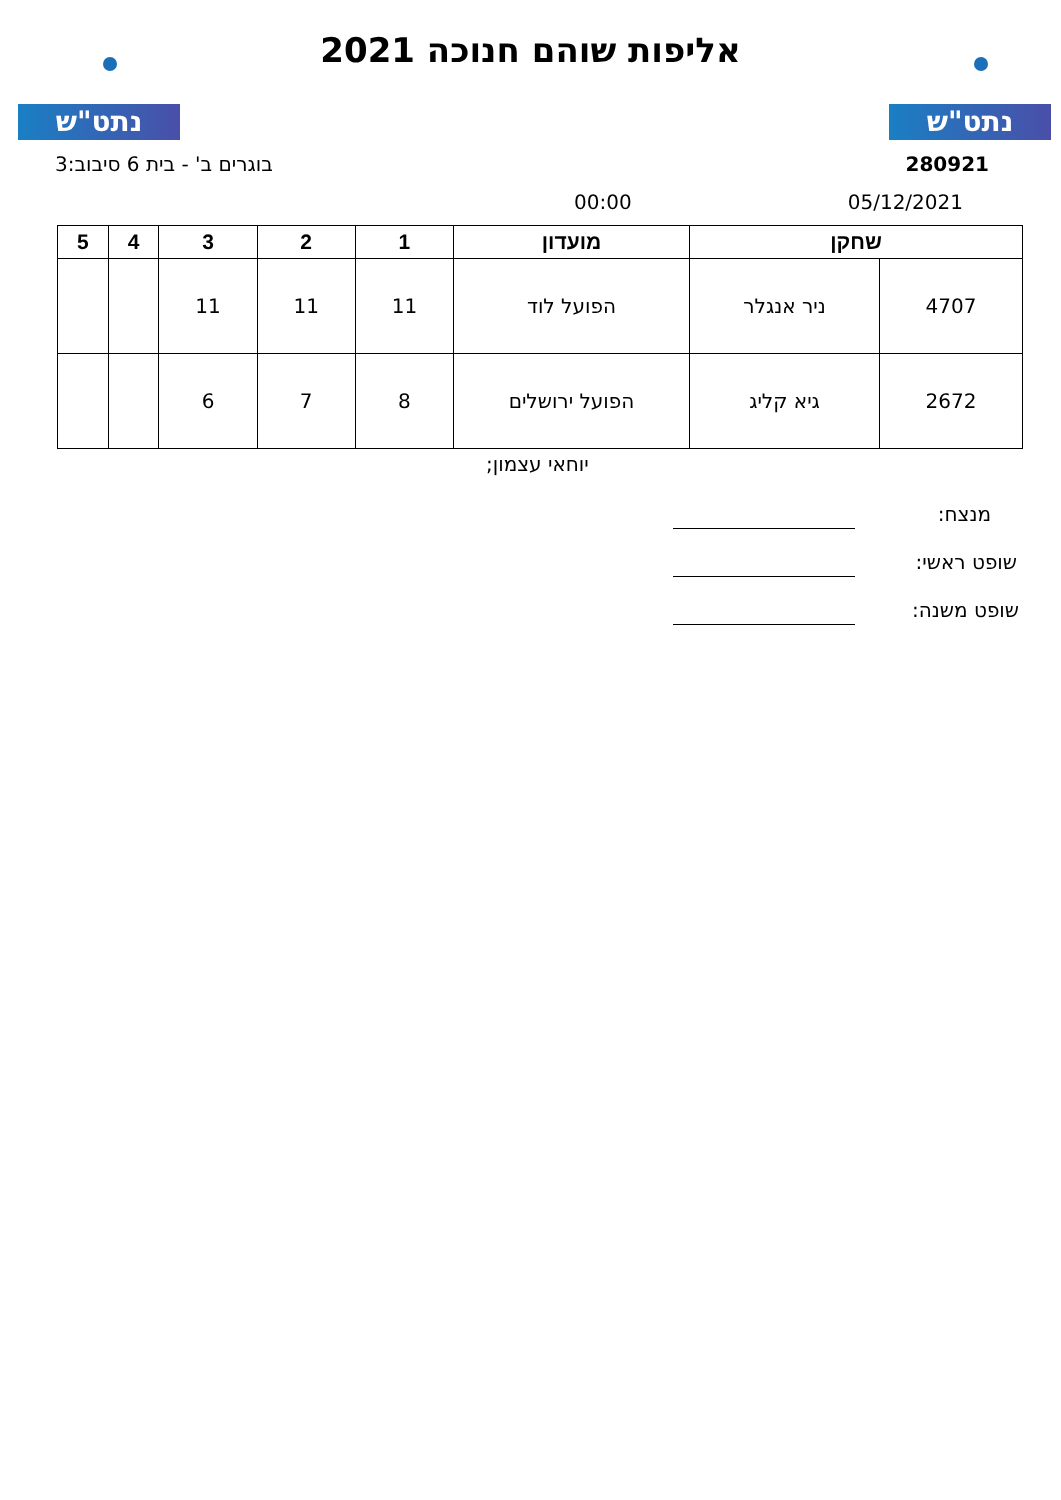נתט"ש נתט"ש
אליפות שוהם חנוכה 2021
280921 בוגרים ב' - בית 6 סיבוב:3
05/12/2021 00:00
| שחקן | | מועדון | 1 | 2 | 3 | 4 | 5 |
| --- | --- | --- | --- | --- | --- | --- | --- |
| 4707 | ניר אנגלר | הפועל לוד | 11 | 11 | 11 | | |
| 2672 | גיא קליג | הפועל ירושלים | 8 | 7 | 6 | | |
יוחאי עצמון;
מנצח:
שופט ראשי:
שופט משנה: